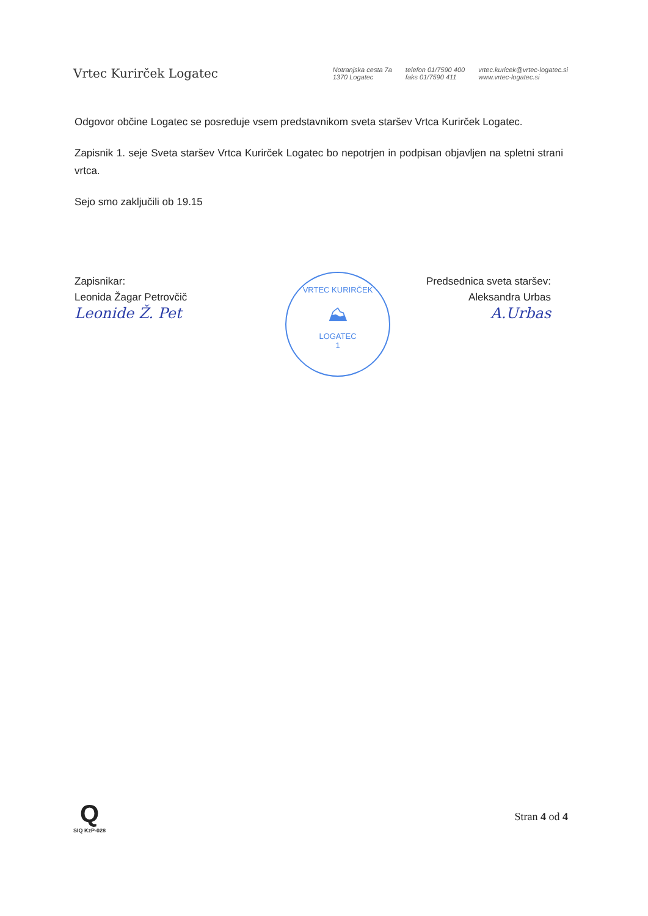Vrtec Kurirček Logatec
Notranjska cesta 7a
1370 Logatec
telefon 01/7590 400
faks 01/7590 411
vrtec.kuricek@vrtec-logatec.si
www.vrtec-logatec.si
Odgovor občine Logatec se posreduje vsem predstavnikom sveta staršev Vrtca Kurirček Logatec.
Zapisnik 1. seje Sveta staršev Vrtca Kurirček Logatec bo nepotrjen in podpisan objavljen na spletni strani vrtca.
Sejo smo zaključili ob 19.15
Zapisnikar:
Leonida Žagar Petrovčič
Leonide Ž. Pet
Predsednica sveta staršev:
Aleksandra Urbas
A.Urbas
VRTEC KURIRČEK
⛰
LOGATEC
1
Q
SIQ KzP-028
Stran 4 od 4